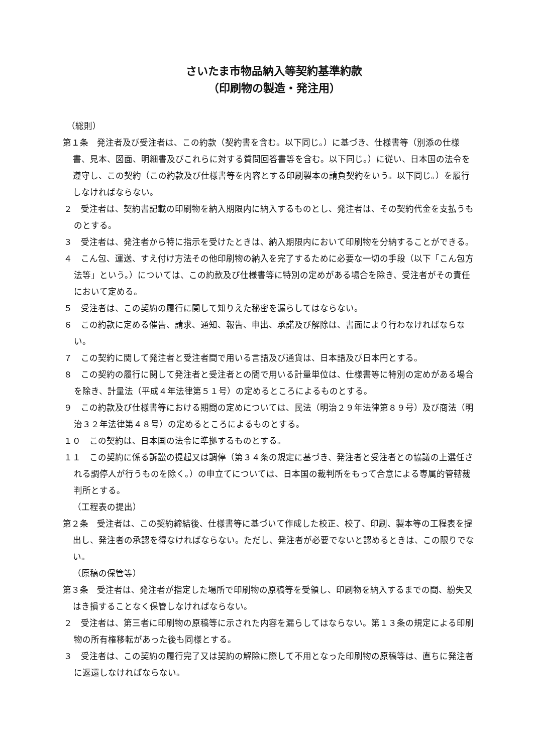さいたま市物品納入等契約基準約款
（印刷物の製造・発注用）
（総則）
第１条　発注者及び受注者は、この約款（契約書を含む。以下同じ。）に基づき、仕様書等（別添の仕様書、見本、図面、明細書及びこれらに対する質問回答書等を含む。以下同じ。）に従い、日本国の法令を遵守し、この契約（この約款及び仕様書等を内容とする印刷製本の請負契約をいう。以下同じ。）を履行しなければならない。
２　受注者は、契約書記載の印刷物を納入期限内に納入するものとし、発注者は、その契約代金を支払うものとする。
３　受注者は、発注者から特に指示を受けたときは、納入期限内において印刷物を分納することができる。
４　こん包、運送、すえ付け方法その他印刷物の納入を完了するために必要な一切の手段（以下「こん包方法等」という。）については、この約款及び仕様書等に特別の定めがある場合を除き、受注者がその責任において定める。
５　受注者は、この契約の履行に関して知りえた秘密を漏らしてはならない。
６　この約款に定める催告、請求、通知、報告、申出、承諾及び解除は、書面により行わなければならない。
７　この契約に関して発注者と受注者間で用いる言語及び通貨は、日本語及び日本円とする。
８　この契約の履行に関して発注者と受注者との間で用いる計量単位は、仕様書等に特別の定めがある場合を除き、計量法（平成４年法律第５１号）の定めるところによるものとする。
９　この約款及び仕様書等における期間の定めについては、民法（明治２９年法律第８９号）及び商法（明治３２年法律第４８号）の定めるところによるものとする。
１０　この契約は、日本国の法令に準拠するものとする。
１１　この契約に係る訴訟の提起又は調停（第３４条の規定に基づき、発注者と受注者との協議の上選任される調停人が行うものを除く。）の申立てについては、日本国の裁判所をもって合意による専属的管轄裁判所とする。
（工程表の提出）
第２条　受注者は、この契約締結後、仕様書等に基づいて作成した校正、校了、印刷、製本等の工程表を提出し、発注者の承認を得なければならない。ただし、発注者が必要でないと認めるときは、この限りでない。
（原稿の保管等）
第３条　受注者は、発注者が指定した場所で印刷物の原稿等を受領し、印刷物を納入するまでの間、紛失又はき損することなく保管しなければならない。
２　受注者は、第三者に印刷物の原稿等に示された内容を漏らしてはならない。第１３条の規定による印刷物の所有権移転があった後も同様とする。
３　受注者は、この契約の履行完了又は契約の解除に際して不用となった印刷物の原稿等は、直ちに発注者に返還しなければならない。